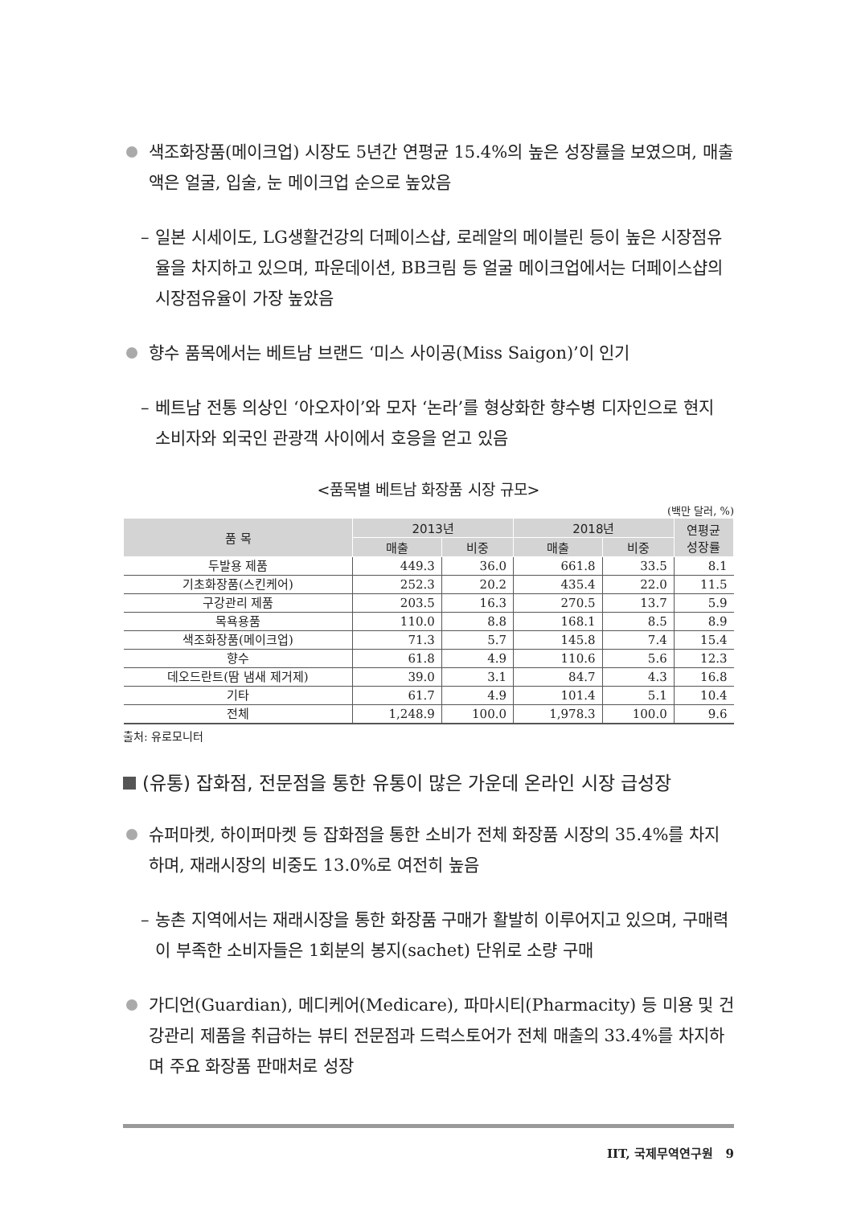색조화장품(메이크업) 시장도 5년간 연평균 15.4%의 높은 성장률을 보였으며, 매출액은 얼굴, 입술, 눈 메이크업 순으로 높았음
– 일본 시세이도, LG생활건강의 더페이스샵, 로레알의 메이블린 등이 높은 시장점유율을 차지하고 있으며, 파운데이션, BB크림 등 얼굴 메이크업에서는 더페이스샵의 시장점유율이 가장 높았음
향수 품목에서는 베트남 브랜드 ‘미스 사이공(Miss Saigon)’이 인기
– 베트남 전통 의상인 ‘아오자이’와 모자 ‘논라’를 형상화한 향수병 디자인으로 현지 소비자와 외국인 관광객 사이에서 호응을 얻고 있음
<품목별 베트남 화장품 시장 규모>
(백만 달러, %)
| 품 목 | 2013년 | | 2018년 | | 연평균 성장률 |
| --- | --- | --- | --- | --- | --- |
| | 매출 | 비중 | 매출 | 비중 | |
| 두발용 제품 | 449.3 | 36.0 | 661.8 | 33.5 | 8.1 |
| 기초화장품(스킨케어) | 252.3 | 20.2 | 435.4 | 22.0 | 11.5 |
| 구강관리 제품 | 203.5 | 16.3 | 270.5 | 13.7 | 5.9 |
| 목욕용품 | 110.0 | 8.8 | 168.1 | 8.5 | 8.9 |
| 색조화장품(메이크업) | 71.3 | 5.7 | 145.8 | 7.4 | 15.4 |
| 향수 | 61.8 | 4.9 | 110.6 | 5.6 | 12.3 |
| 데오드란트(땀 냄새 제거제) | 39.0 | 3.1 | 84.7 | 4.3 | 16.8 |
| 기타 | 61.7 | 4.9 | 101.4 | 5.1 | 10.4 |
| 전체 | 1,248.9 | 100.0 | 1,978.3 | 100.0 | 9.6 |
출처: 유로모니터
(유통) 잡화점, 전문점을 통한 유통이 많은 가운데 온라인 시장 급성장
슈퍼마켓, 하이퍼마켓 등 잡화점을 통한 소비가 전체 화장품 시장의 35.4%를 차지하며, 재래시장의 비중도 13.0%로 여전히 높음
– 농촌 지역에서는 재래시장을 통한 화장품 구매가 활발히 이루어지고 있으며, 구매력이 부족한 소비자들은 1회분의 봉지(sachet) 단위로 소량 구매
가디언(Guardian), 메디케어(Medicare), 파마시티(Pharmacity) 등 미용 및 건강관리 제품을 취급하는 뷰티 전문점과 드럭스토어가 전체 매출의 33.4%를 차지하며 주요 화장품 판매처로 성장
IIT, 국제무역연구원 9